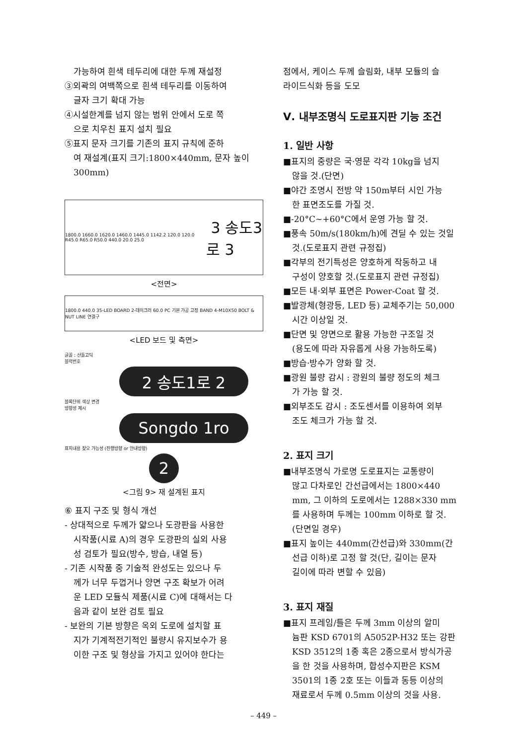가능하여 흰색 테두리에 대한 두께 재설정
③외곽의 여백쪽으로 흰색 테두리를 이동하여
글자 크기 확대 가능
④시설한계를 넘지 않는 범위 안에서 도로 쪽
으로 치우친 표지 설치 필요
⑤표지 문자 크기를 기존의 표지 규칙에 준하
여 재설계(표지 크기:1800×440mm, 문자 높이
300mm)
1800.0 1660.0 1620.0 1460.0 1445.0 1142.2 120.0 120.0 R45.0 R65.0 R50.0 440.0 20.0 25.0 3 송도3로 3
<전면>
1800.0 440.0 35-LED BOARD 2-데이크러 60.0 PC 기본 가공 고정 BAND 4-M10X50 BOLT & NUT LINE 연결구
<LED 보드 및 측면>
글꼴 : 산돌고딕
블럭번호
2 송도1로 2
블록단위 색상 변경
방향성 제시
Songdo 1ro
표지내용 찾오 가능성 (진행방향 or 안내방향)
2
<그림 9> 재 설계된 표지
⑥ 표지 구조 및 형식 개선
- 상대적으로 두께가 얇으나 도광판을 사용한
시작품(시료 A)의 경우 도광판의 실외 사용
성 검토가 필요(방수, 방습, 내열 등)
- 기존 시작품 중 기술적 완성도는 있으나 두
께가 너무 두껍거나 양면 구조 확보가 어려
운 LED 모듈식 제품(시료 C)에 대해서는 다
음과 같이 보완 검토 필요
- 보완의 기본 방향은 옥외 도로에 설치할 표
지가 기계적전기적인 불량시 유지보수가 용
이한 구조 및 형상을 가지고 있어야 한다는
점에서, 케이스 두께 슬림화, 내부 모듈의 슬
라이드식화 등을 도모
Ⅴ. 내부조명식 도로표지판 기능 조건
1. 일반 사항
■표지의 중량은 국·영문 각각 10kg을 넘지
않을 것.(단면)
■야간 조명시 전방 약 150m부터 시인 가능
한 표면조도를 가질 것.
■-20°C∼+60°C에서 운영 가능 할 것.
■풍속 50m/s(180km/h)에 견딜 수 있는 것일
것.(도로표지 관련 규정집)
■각부의 전기특성은 양호하게 작동하고 내
구성이 양호할 것.(도로표지 관련 규정집)
■모든 내·외부 표면은 Power-Coat 할 것.
■발광체(형광등, LED 등) 교체주기는 50,000
시간 이상일 것.
■단면 및 양면으로 활용 가능한 구조일 것
(용도에 따라 자유롭게 사용 가능하도록)
■방습·방수가 양화 할 것.
■광원 불량 감시 : 광원의 불량 정도의 체크
가 가능 할 것.
■외부조도 감시 : 조도센서를 이용하여 외부
조도 체크가 가능 할 것.
2. 표지 크기
■내부조명식 가로명 도로표지는 교통량이
많고 다차로인 간선급에서는 1800×440
mm, 그 이하의 도로에서는 1288×330 mm
를 사용하며 두께는 100mm 이하로 할 것.
(단면일 경우)
■표지 높이는 440mm(간선급)와 330mm(간
선급 이하)로 고정 할 것(단, 길이는 문자
길이에 따라 변할 수 있음)
3. 표지 재질
■표지 프레임/틀은 두께 3mm 이상의 알미
늄판 KSD 6701의 A5052P-H32 또는 강판
KSD 3512의 1종 혹은 2종으로서 방식가공
을 한 것을 사용하며, 합성수지판은 KSM
3501의 1종 2호 또는 이들과 동등 이상의
재료로서 두께 0.5mm 이상의 것을 사용.
– 449 –